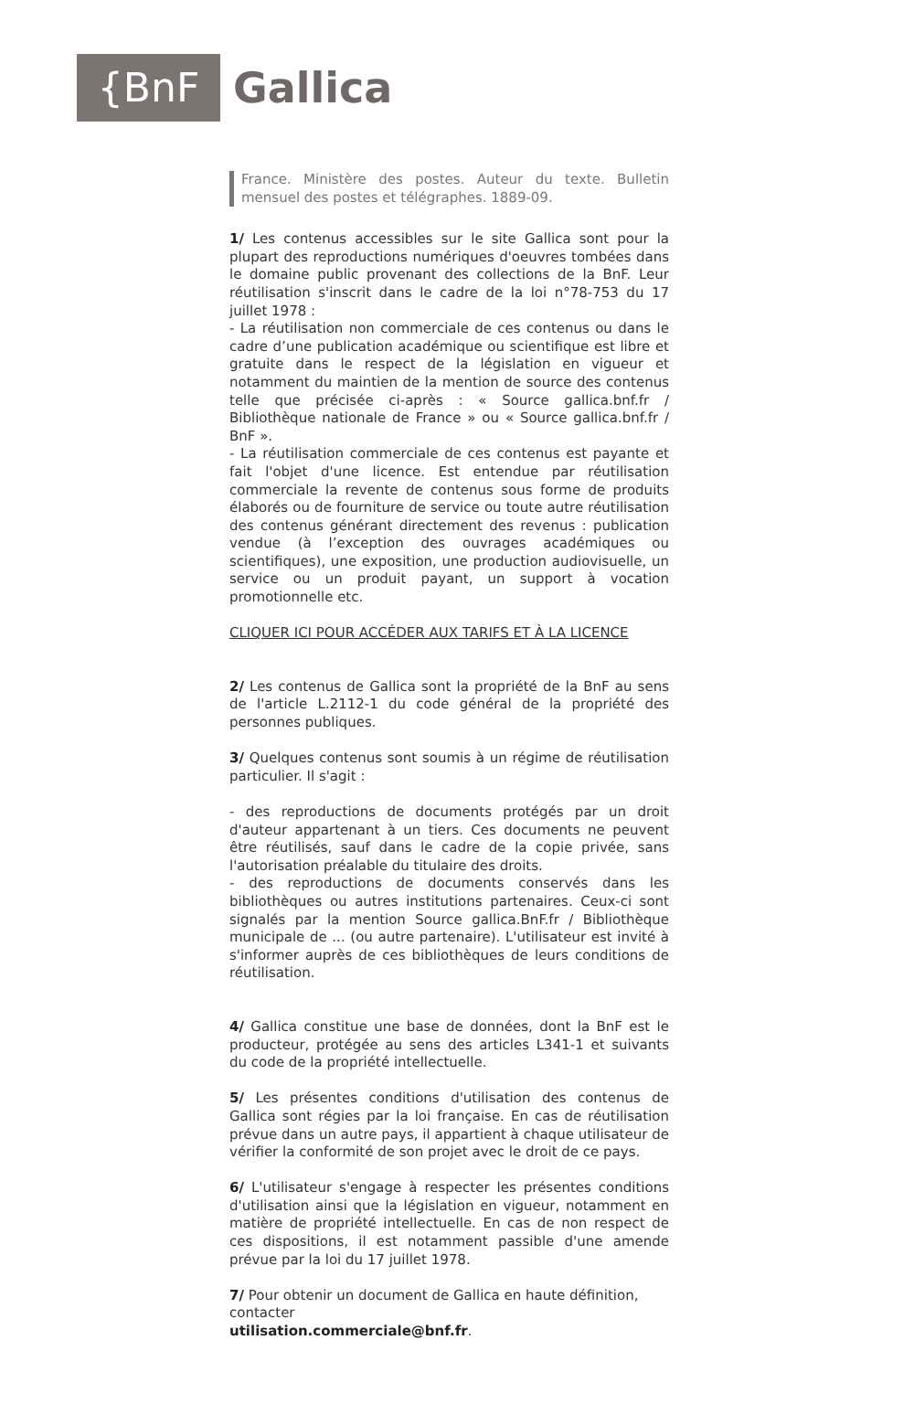{BnF
Gallica
France. Ministère des postes. Auteur du texte. Bulletin mensuel des postes et télégraphes. 1889-09.
1/ Les contenus accessibles sur le site Gallica sont pour la plupart des reproductions numériques d'oeuvres tombées dans le domaine public provenant des collections de la BnF. Leur réutilisation s'inscrit dans le cadre de la loi n°78-753 du 17 juillet 1978 :
- La réutilisation non commerciale de ces contenus ou dans le cadre d’une publication académique ou scientifique est libre et gratuite dans le respect de la législation en vigueur et notamment du maintien de la mention de source des contenus telle que précisée ci-après : « Source gallica.bnf.fr / Bibliothèque nationale de France » ou « Source gallica.bnf.fr / BnF ».
- La réutilisation commerciale de ces contenus est payante et fait l'objet d'une licence. Est entendue par réutilisation commerciale la revente de contenus sous forme de produits élaborés ou de fourniture de service ou toute autre réutilisation des contenus générant directement des revenus : publication vendue (à l’exception des ouvrages académiques ou scientifiques), une exposition, une production audiovisuelle, un service ou un produit payant, un support à vocation promotionnelle etc.
CLIQUER ICI POUR ACCÉDER AUX TARIFS ET À LA LICENCE
2/ Les contenus de Gallica sont la propriété de la BnF au sens de l'article L.2112-1 du code général de la propriété des personnes publiques.
3/ Quelques contenus sont soumis à un régime de réutilisation particulier. Il s'agit :
- des reproductions de documents protégés par un droit d'auteur appartenant à un tiers. Ces documents ne peuvent être réutilisés, sauf dans le cadre de la copie privée, sans l'autorisation préalable du titulaire des droits.
- des reproductions de documents conservés dans les bibliothèques ou autres institutions partenaires. Ceux-ci sont signalés par la mention Source gallica.BnF.fr / Bibliothèque municipale de ... (ou autre partenaire). L'utilisateur est invité à s'informer auprès de ces bibliothèques de leurs conditions de réutilisation.
4/ Gallica constitue une base de données, dont la BnF est le producteur, protégée au sens des articles L341-1 et suivants du code de la propriété intellectuelle.
5/ Les présentes conditions d'utilisation des contenus de Gallica sont régies par la loi française. En cas de réutilisation prévue dans un autre pays, il appartient à chaque utilisateur de vérifier la conformité de son projet avec le droit de ce pays.
6/ L'utilisateur s'engage à respecter les présentes conditions d'utilisation ainsi que la législation en vigueur, notamment en matière de propriété intellectuelle. En cas de non respect de ces dispositions, il est notamment passible d'une amende prévue par la loi du 17 juillet 1978.
7/ Pour obtenir un document de Gallica en haute définition, contacter
utilisation.commerciale@bnf.fr.